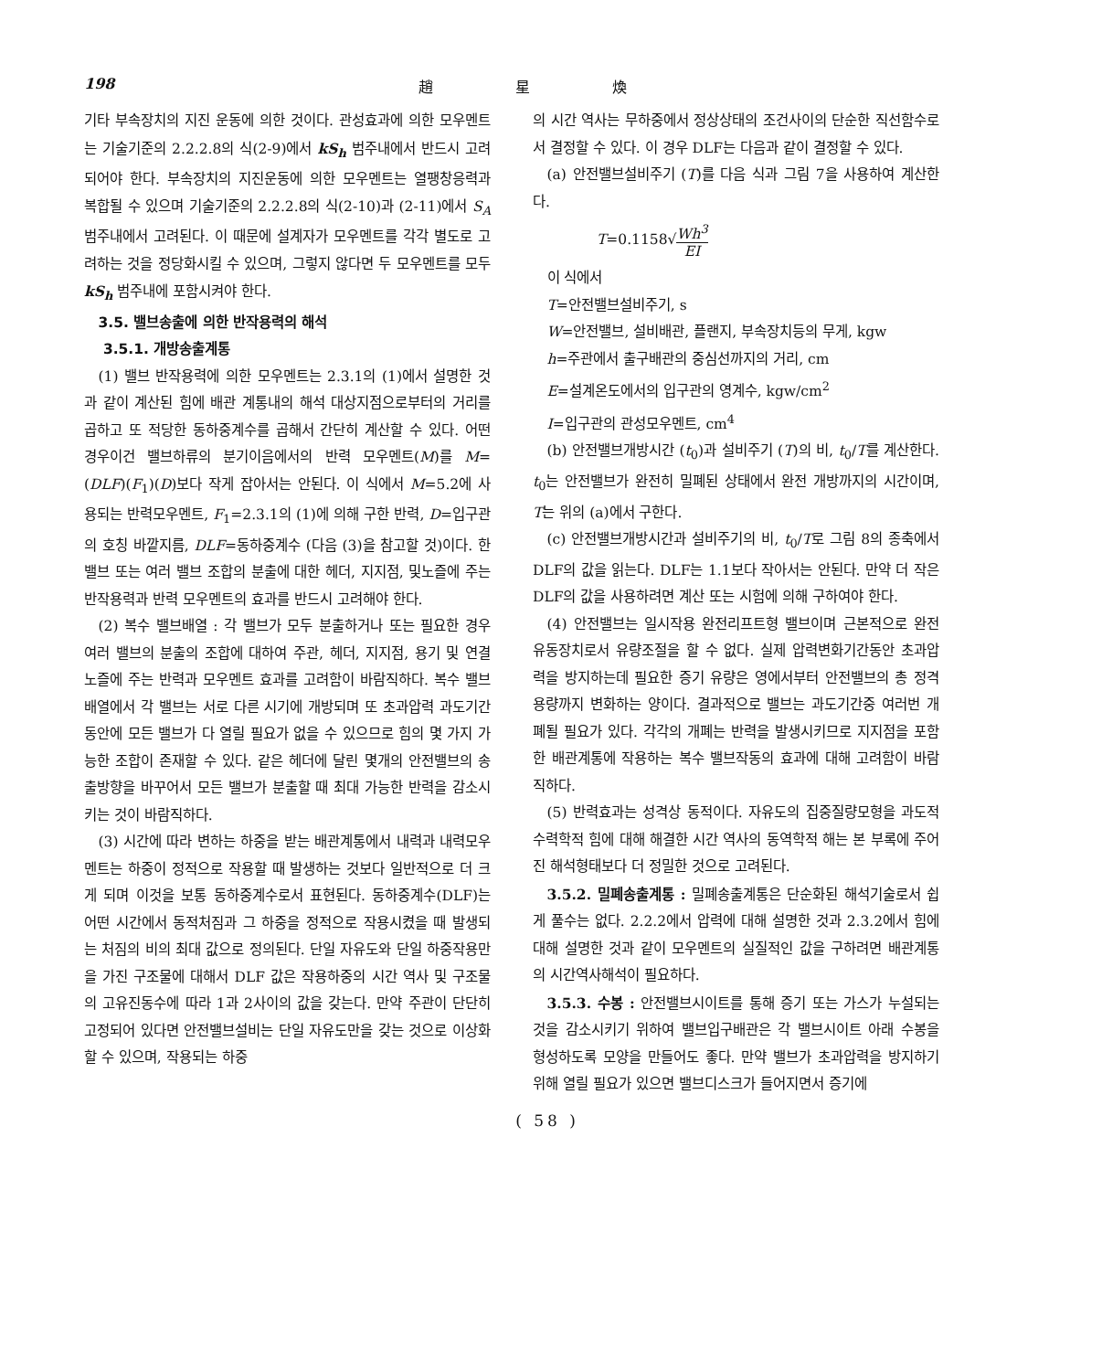198 趙星煥
기타 부속장치의 지진 운동에 의한 것이다. 관성효과에 의한 모우멘트는 기술기준의 2.2.2.8의 식(2-9)에서 kS<sub>h</sub> 범주내에서 반드시 고려되어야 한다. 부속장치의 지진운동에 의한 모우멘트는 열팽창응력과 복합될 수 있으며 기술기준의 2.2.2.8의 식(2-10)과 (2-11)에서 S<sub>A</sub> 범주내에서 고려된다. 이 때문에 설계자가 모우멘트를 각각 별도로 고려하는 것을 정당화시킬 수 있으며, 그렇지 않다면 두 모우멘트를 모두 kS<sub>h</sub> 범주내에 포함시켜야 한다.
3.5. 밸브송출에 의한 반작용력의 해석
3.5.1. 개방송출계통
(1) 밸브 반작용력에 의한 모우멘트는 2.3.1의 (1)에서 설명한 것과 같이 계산된 힘에 배관 계통내의 해석 대상지점으로부터의 거리를 곱하고 또 적당한 동하중계수를 곱해서 간단히 계산할 수 있다. 어떤 경우이건 밸브하류의 분기이음에서의 반력 모우멘트(M)를 M=(DLF)(F<sub>1</sub>)(D)보다 작게 잡아서는 안된다. 이 식에서 M=5.2에 사용되는 반력모우멘트, F<sub>1</sub>=2.3.1의 (1)에 의해 구한 반력, D=입구관의 호칭 바깥지름, DLF=동하중계수 (다음 (3)을 참고할 것)이다. 한 밸브 또는 여러 밸브 조합의 분출에 대한 헤더, 지지점, 및노즐에 주는 반작용력과 반력 모우멘트의 효과를 반드시 고려해야 한다.
(2) 복수 밸브배열 : 각 밸브가 모두 분출하거나 또는 필요한 경우 여러 밸브의 분출의 조합에 대하여 주관, 헤더, 지지점, 용기 및 연결 노즐에 주는 반력과 모우멘트 효과를 고려함이 바람직하다. 복수 밸브배열에서 각 밸브는 서로 다른 시기에 개방되며 또 초과압력 과도기간 동안에 모든 밸브가 다 열릴 필요가 없을 수 있으므로 힘의 몇 가지 가능한 조합이 존재할 수 있다. 같은 헤더에 달린 몇개의 안전밸브의 송출방향을 바꾸어서 모든 밸브가 분출할 때 최대 가능한 반력을 감소시키는 것이 바람직하다.
(3) 시간에 따라 변하는 하중을 받는 배관계통에서 내력과 내력모우멘트는 하중이 정적으로 작용할 때 발생하는 것보다 일반적으로 더 크게 되며 이것을 보통 동하중계수로서 표현된다. 동하중계수(DLF)는 어떤 시간에서 동적처짐과 그 하중을 정적으로 작용시켰을 때 발생되는 처짐의 비의 최대 값으로 정의된다. 단일 자유도와 단일 하중작용만을 가진 구조물에 대해서 DLF 값은 작용하중의 시간 역사 및 구조물의 고유진동수에 따라 1과 2사이의 값을 갖는다. 만약 주관이 단단히 고정되어 있다면 안전밸브설비는 단일 자유도만을 갖는 것으로 이상화할 수 있으며, 작용되는 하중
의 시간 역사는 무하중에서 정상상태의 조건사이의 단순한 직선함수로서 결정할 수 있다. 이 경우 DLF는 다음과 같이 결정할 수 있다.
(a) 안전밸브설비주기 (T)를 다음 식과 그림 7을 사용하여 계산한다.
T=0.1158√Wh<sup>3</sup> EI
이 식에서
T=안전밸브설비주기, s
W=안전밸브, 설비배관, 플랜지, 부속장치등의 무게, kgw
h=주관에서 출구배관의 중심선까지의 거리, cm
E=설계온도에서의 입구관의 영계수, kgw/cm<sup>2</sup>
I=입구관의 관성모우멘트, cm<sup>4</sup>
(b) 안전밸브개방시간 (t<sub>0</sub>)과 설비주기 (T)의 비, t<sub>0</sub>/T를 계산한다. t<sub>0</sub>는 안전밸브가 완전히 밀폐된 상태에서 완전 개방까지의 시간이며, T는 위의 (a)에서 구한다.
(c) 안전밸브개방시간과 설비주기의 비, t<sub>0</sub>/T로 그림 8의 종축에서 DLF의 값을 읽는다. DLF는 1.1보다 작아서는 안된다. 만약 더 작은 DLF의 값을 사용하려면 계산 또는 시험에 의해 구하여야 한다.
(4) 안전밸브는 일시작용 완전리프트형 밸브이며 근본적으로 완전유동장치로서 유량조절을 할 수 없다. 실제 압력변화기간동안 초과압력을 방지하는데 필요한 증기 유량은 영에서부터 안전밸브의 총 정격용량까지 변화하는 양이다. 결과적으로 밸브는 과도기간중 여러번 개폐될 필요가 있다. 각각의 개폐는 반력을 발생시키므로 지지점을 포함한 배관계통에 작용하는 복수 밸브작동의 효과에 대해 고려함이 바람직하다.
(5) 반력효과는 성격상 동적이다. 자유도의 집중질량모형을 과도적 수력학적 힘에 대해 해결한 시간 역사의 동역학적 해는 본 부록에 주어진 해석형태보다 더 정밀한 것으로 고려된다.
3.5.2. 밀폐송출계통 : 밀폐송출계통은 단순화된 해석기술로서 쉽게 풀수는 없다. 2.2.2에서 압력에 대해 설명한 것과 2.3.2에서 힘에 대해 설명한 것과 같이 모우멘트의 실질적인 값을 구하려면 배관계통의 시간역사해석이 필요하다.
3.5.3. 수봉 : 안전밸브시이트를 통해 증기 또는 가스가 누설되는 것을 감소시키기 위하여 밸브입구배관은 각 밸브시이트 아래 수봉을 형성하도록 모양을 만들어도 좋다. 만약 밸브가 초과압력을 방지하기 위해 열릴 필요가 있으면 밸브디스크가 들어지면서 증기에
( 58 )